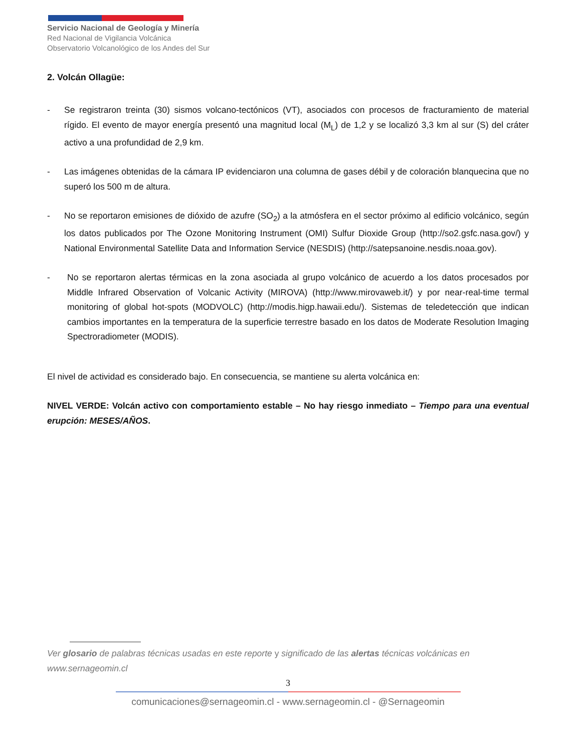Servicio Nacional de Geología y Minería
Red Nacional de Vigilancia Volcánica
Observatorio Volcanológico de los Andes del Sur
2. Volcán Ollagüe:
- Se registraron treinta (30) sismos volcano-tectónicos (VT), asociados con procesos de fracturamiento de material rígido. El evento de mayor energía presentó una magnitud local (M<sub>L</sub>) de 1,2 y se localizó 3,3 km al sur (S) del cráter activo a una profundidad de 2,9 km.
- Las imágenes obtenidas de la cámara IP evidenciaron una columna de gases débil y de coloración blanquecina que no superó los 500 m de altura.
- No se reportaron emisiones de dióxido de azufre (SO<sub>2</sub>) a la atmósfera en el sector próximo al edificio volcánico, según los datos publicados por The Ozone Monitoring Instrument (OMI) Sulfur Dioxide Group (http://so2.gsfc.nasa.gov/) y National Environmental Satellite Data and Information Service (NESDIS) (http://satepsanoine.nesdis.noaa.gov).
- No se reportaron alertas térmicas en la zona asociada al grupo volcánico de acuerdo a los datos procesados por Middle Infrared Observation of Volcanic Activity (MIROVA) (http://www.mirovaweb.it/) y por near-real-time termal monitoring of global hot-spots (MODVOLC) (http://modis.higp.hawaii.edu/). Sistemas de teledetección que indican cambios importantes en la temperatura de la superficie terrestre basado en los datos de Moderate Resolution Imaging Spectroradiometer (MODIS).
El nivel de actividad es considerado bajo. En consecuencia, se mantiene su alerta volcánica en:
NIVEL VERDE: Volcán activo con comportamiento estable – No hay riesgo inmediato – Tiempo para una eventual erupción: MESES/AÑOS.
Ver glosario de palabras técnicas usadas en este reporte y significado de las alertas técnicas volcánicas en www.sernageomin.cl
3
comunicaciones@sernageomin.cl - www.sernageomin.cl - @Sernageomin